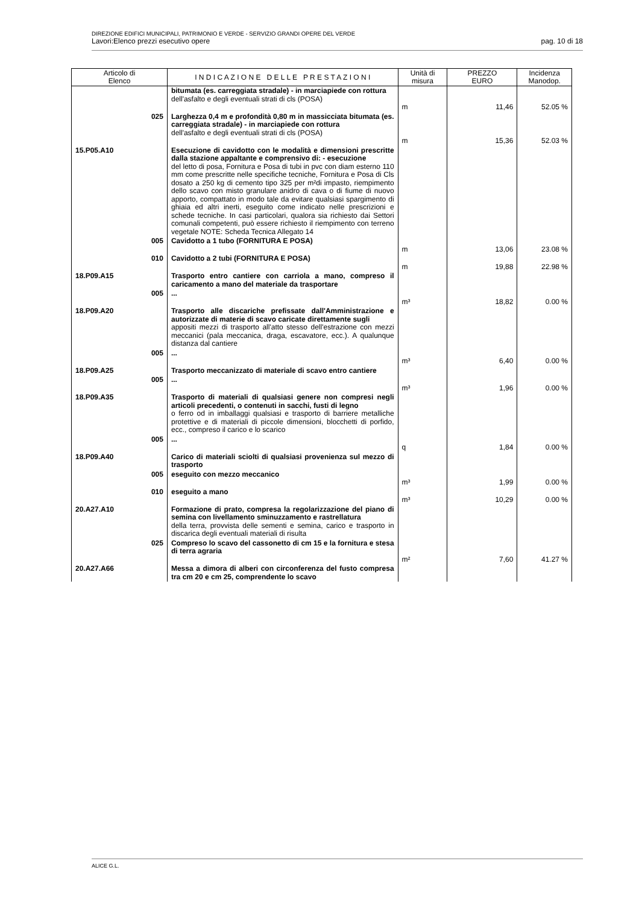DIREZIONE EDIFICI MUNICIPALI, PATRIMONIO E VERDE - SERVIZIO GRANDI OPERE DEL VERDE
Lavori:Elenco prezzi esecutivo opere pag. 10 di 18
| Articolo di Elenco | | I N D I C A Z I O N E D E L L E P R E S T A Z I O N I | Unità di misura | PREZZO EURO | Incidenza Manodop. |
| --- | --- | --- | --- | --- | --- |
| | | bitumata (es. carreggiata stradale) - in marciapiede con rottura dell'asfalto e degli eventuali strati di cls (POSA) | m | 11,46 | 52.05 % |
| | 025 | Larghezza 0,4 m e profondità 0,80 m in massicciata bitumata (es. carreggiata stradale) - in marciapiede con rottura dell'asfalto e degli eventuali strati di cls (POSA) | m | 15,36 | 52.03 % |
| 15.P05.A10 | | Esecuzione di cavidotto con le modalità e dimensioni prescritte dalla stazione appaltante e comprensivo di: - esecuzione del letto di posa, Fornitura e Posa di tubi in pvc con diam esterno 110 mm come prescritte nelle specifiche tecniche, Fornitura e Posa di Cls dosato a 250 kg di cemento tipo 325 per m²di impasto, riempimento dello scavo con misto granulare anidro di cava o di fiume di nuovo apporto, compattato in modo tale da evitare qualsiasi spargimento di ghiaia ed altri inerti, eseguito come indicato nelle prescrizioni e schede tecniche. In casi particolari, qualora sia richiesto dai Settori comunali competenti, può essere richiesto il riempimento con terreno vegetale NOTE: Scheda Tecnica Allegato 14 | | | |
| | 005 | Cavidotto a 1 tubo (FORNITURA E POSA) | m | 13,06 | 23.08 % |
| | 010 | Cavidotto a 2 tubi (FORNITURA E POSA) | m | 19,88 | 22.98 % |
| 18.P09.A15 | | Trasporto entro cantiere con carriola a mano, compreso il caricamento a mano del materiale da trasportare | | | |
| | 005 | ... | m³ | 18,82 | 0.00 % |
| 18.P09.A20 | | Trasporto alle discariche prefissate dall'Amministrazione e autorizzate di materie di scavo caricate direttamente sugli appositi mezzi di trasporto all'atto stesso dell'estrazione con mezzi meccanici (pala meccanica, draga, escavatore, ecc.). A qualunque distanza dal cantiere | | | |
| | 005 | ... | m³ | 6,40 | 0.00 % |
| 18.P09.A25 | | Trasporto meccanizzato di materiale di scavo entro cantiere | | | |
| | 005 | ... | m³ | 1,96 | 0.00 % |
| 18.P09.A35 | | Trasporto di materiali di qualsiasi genere non compresi negli articoli precedenti, o contenuti in sacchi, fusti di legno o ferro od in imballaggi qualsiasi e trasporto di barriere metalliche protettive e di materiali di piccole dimensioni, blocchetti di porfido, ecc., compreso il carico e lo scarico | | | |
| | 005 | ... | q | 1,84 | 0.00 % |
| 18.P09.A40 | | Carico di materiali sciolti di qualsiasi provenienza sul mezzo di trasporto | | | |
| | 005 | eseguito con mezzo meccanico | m³ | 1,99 | 0.00 % |
| | 010 | eseguito a mano | m³ | 10,29 | 0.00 % |
| 20.A27.A10 | | Formazione di prato, compresa la regolarizzazione del piano di semina con livellamento sminuzzamento e rastrellatura della terra, provvista delle sementi e semina, carico e trasporto in discarica degli eventuali materiali di risulta | | | |
| | 025 | Compreso lo scavo del cassonetto di cm 15 e la fornitura e stesa di terra agraria | m² | 7,60 | 41.27 % |
| 20.A27.A66 | | Messa a dimora di alberi con circonferenza del fusto compresa tra cm 20 e cm 25, comprendente lo scavo | | | |
ALICE G.L.